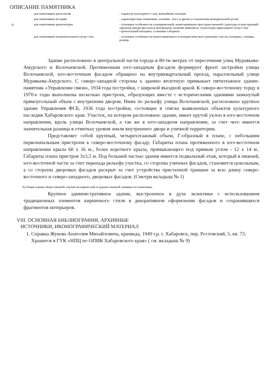ОПИСАНИЕ ПАМЯТНИКА
| | для памятников археологии | - характер культурного слоя, важнейшие находки. |
| | для памятников истории | - характеристика памятника, наличие, текст и время установления мемориальной доски. |
| а) | для памятников архитектуры | - основные особенности планировочной, композиционно-пространственной структуры и конструкций; характер декора фасадов и интерьеров; наличие живописи, скульптуры прикладного искусства; строительный материал, основные габариты. |
| | для памятников монументального искусства | - основные особенности композиционного и колористического решения; тексты, материал, техника, размер. |
Здание расположено в центральной части города в 80-ти метрах от пересечения улиц Муравьева-Амурского и Волочаевской. Протяженным юго-западным фасадом формирует фронт застройки улицы Волочаевской, юго-восточным фасадом обращено на внутриквартальный проезд, параллельный улице Муравьева-Амурского. С северо-западной стороны к зданию вплотную примыкает пятиэтажное здание-памятник «Управление связи», 1934 года постройки, с широкой въездной аркой. К северо-восточному торцу в 1970-е годы выполнены несколько пристроек, образующих вместе с историческими зданиями замкнутый прямоугольный объем с внутренним двором. Ниже по рельефу улицы Волочаевской, расположено крупное здание Управления ФСБ, 1936 года постройки, состоящее в списке выявленных объектов культурного наследия Хабаровского края. Участок, на котором расположено здание, имеет крутой уклон в юго-восточном направлении, вдоль улицы Волочаевской, а так же в юго-западном направлении, за счет чего имеется значительная разница в отметках уровня земли внутреннего двора и уличной территории.
Представляет собой крупный, четырехэтажный объем, Г-образный в плане, с небольшим первоначальным пристроем к северо-восточному фасаду. Габариты плана протяженного в юго-восточном направлении крыла 60 х 16 м., более короткого крыла, примыкающего под прямым углом - 12 х 14 м.. Габариты плана пристроя 3х3,5 м. Под большей частью здания имеется подвальный этаж, который в нижней, юго-восточной части за счет перепада рельефа участка, со стороны уличных фасадов, становится цокольным, а со стороны дворовых фасадов раскрыт за счет устройства пристенной траншеи за всю длину северо-восточного и северо-западного, дворовых фасадов. (Смотри вкладыш № 1)
б) общая оценка общественной, научно-исторической и художественной значимости памятника.
Крупное административное здание, выстроенное в духе эклектики с использованием традиционных элементов кирпичного стиля в декоративном оформлении фасадов и сохранившихся фрагментов интерьеров.
VIII. ОСНОВНАЯ БИБЛИОГРАФИЯ, АРХИВНЫЕ
ИСТОЧНИКИ, ИКОНОГРАФИЧЕСКИЙ МАТЕРИАЛ
1. Справка Жукова Анатолия Михайловича, краеведа, 1949 г.р. г. Хабаровск, пер. Ростовский, 5, кв. 73. Хранится в ГУК «НПЦ по ОПИК Хабаровского края» ( см. вкладыш № 9)